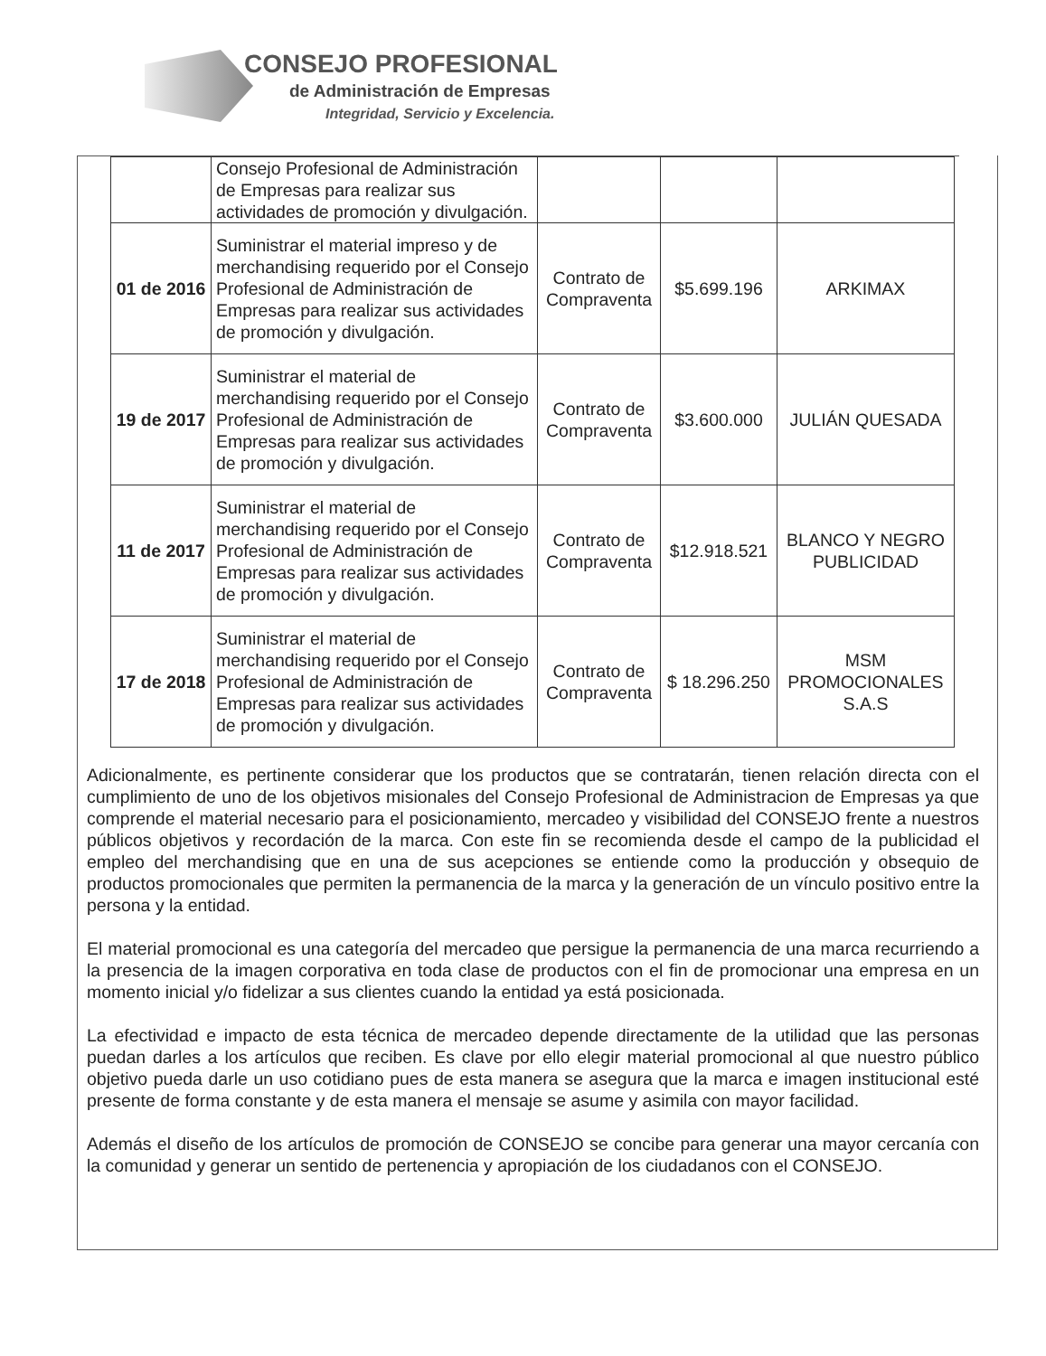CONSEJO PROFESIONAL
de Administración de Empresas
Integridad, Servicio y Excelencia.
| | Consejo Profesional de Administración de Empresas para realizar sus actividades de promoción y divulgación. | | | |
| 01 de 2016 | Suministrar el material impreso y de merchandising requerido por el Consejo Profesional de Administración de Empresas para realizar sus actividades de promoción y divulgación. | Contrato de Compraventa | $5.699.196 | ARKIMAX |
| 19 de 2017 | Suministrar el material de merchandising requerido por el Consejo Profesional de Administración de Empresas para realizar sus actividades de promoción y divulgación. | Contrato de Compraventa | $3.600.000 | JULIÁN QUESADA |
| 11 de 2017 | Suministrar el material de merchandising requerido por el Consejo Profesional de Administración de Empresas para realizar sus actividades de promoción y divulgación. | Contrato de Compraventa | $12.918.521 | BLANCO Y NEGRO PUBLICIDAD |
| 17 de 2018 | Suministrar el material de merchandising requerido por el Consejo Profesional de Administración de Empresas para realizar sus actividades de promoción y divulgación. | Contrato de Compraventa | $ 18.296.250 | MSM PROMOCIONALES S.A.S |
Adicionalmente, es pertinente considerar que los productos que se contratarán, tienen relación directa con el cumplimiento de uno de los objetivos misionales del Consejo Profesional de Administracion de Empresas ya que comprende el material necesario para el posicionamiento, mercadeo y visibilidad del CONSEJO frente a nuestros públicos objetivos y recordación de la marca. Con este fin se recomienda desde el campo de la publicidad el empleo del merchandising que en una de sus acepciones se entiende como la producción y obsequio de productos promocionales que permiten la permanencia de la marca y la generación de un vínculo positivo entre la persona y la entidad.
El material promocional es una categoría del mercadeo que persigue la permanencia de una marca recurriendo a la presencia de la imagen corporativa en toda clase de productos con el fin de promocionar una empresa en un momento inicial y/o fidelizar a sus clientes cuando la entidad ya está posicionada.
La efectividad e impacto de esta técnica de mercadeo depende directamente de la utilidad que las personas puedan darles a los artículos que reciben. Es clave por ello elegir material promocional al que nuestro público objetivo pueda darle un uso cotidiano pues de esta manera se asegura que la marca e imagen institucional esté presente de forma constante y de esta manera el mensaje se asume y asimila con mayor facilidad.
Además el diseño de los artículos de promoción de CONSEJO se concibe para generar una mayor cercanía con la comunidad y generar un sentido de pertenencia y apropiación de los ciudadanos con el CONSEJO.